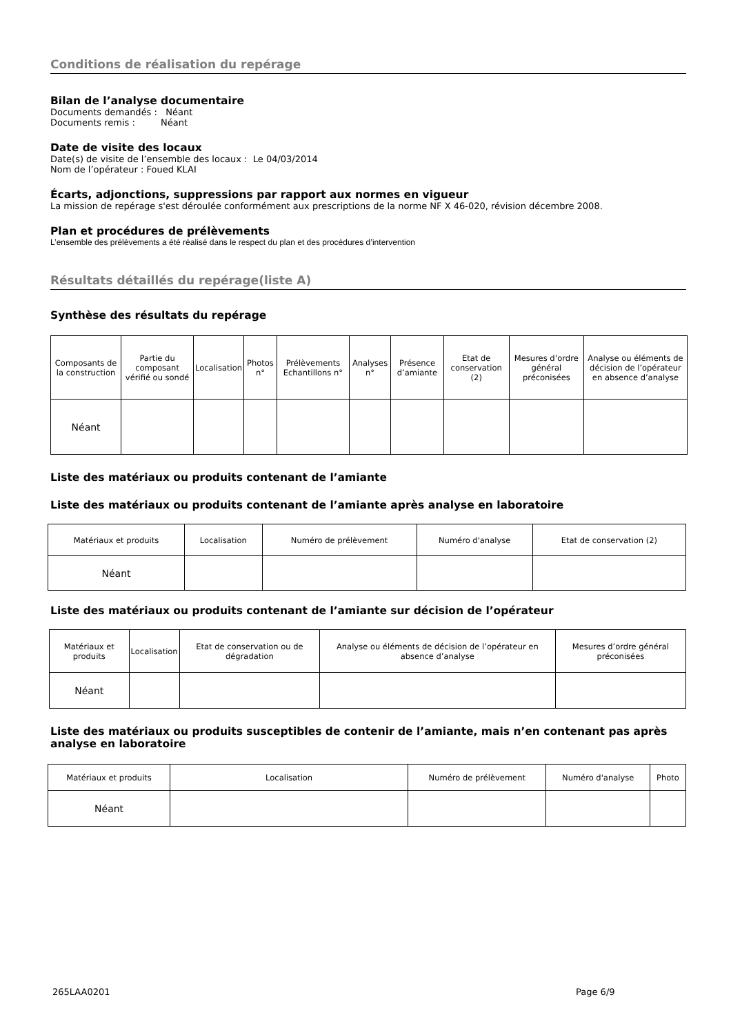Conditions de réalisation du repérage
Bilan de l’analyse documentaire
Documents demandés : Néant
Documents remis : Néant
Date de visite des locaux
Date(s) de visite de l’ensemble des locaux : Le 04/03/2014
Nom de l’opérateur : Foued KLAI
Écarts, adjonctions, suppressions par rapport aux normes en vigueur
La mission de repérage s'est déroulée conformément aux prescriptions de la norme NF X 46-020, révision décembre 2008.
Plan et procédures de prélèvements
L’ensemble des prélèvements a été réalisé dans le respect du plan et des procédures d’intervention
Résultats détaillés du repérage(liste A)
Synthèse des résultats du repérage
| Composants de la construction | Partie du composant vérifié ou sondé | Localisation | Photos n° | Prélèvements Echantillons n° | Analyses n° | Présence d’amiante | Etat de conservation (2) | Mesures d’ordre général préconisées | Analyse ou éléments de décision de l’opérateur en absence d’analyse |
| Néant | | | | | | | | | |
Liste des matériaux ou produits contenant de l’amiante
Liste des matériaux ou produits contenant de l’amiante après analyse en laboratoire
| Matériaux et produits | Localisation | Numéro de prélèvement | Numéro d'analyse | Etat de conservation (2) |
| Néant | | | | |
Liste des matériaux ou produits contenant de l’amiante sur décision de l’opérateur
| Matériaux et produits | Localisation | Etat de conservation ou de dégradation | Analyse ou éléments de décision de l’opérateur en absence d’analyse | Mesures d’ordre général préconisées |
| Néant | | | | |
Liste des matériaux ou produits susceptibles de contenir de l’amiante, mais n’en contenant pas après analyse en laboratoire
| Matériaux et produits | Localisation | Numéro de prélèvement | Numéro d'analyse | Photo |
| Néant | | | | |
265LAA0201 Page 6/9